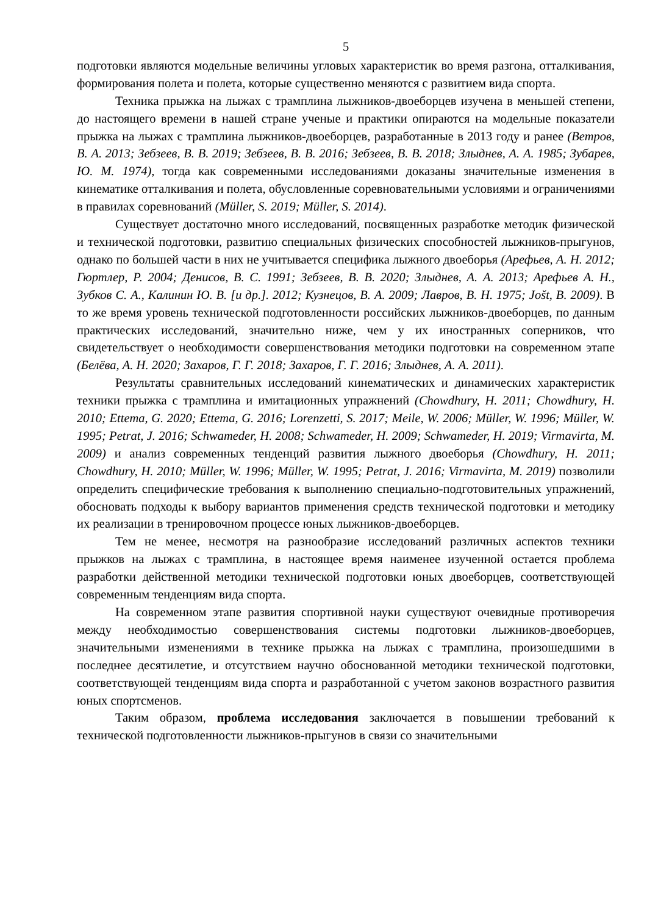5
подготовки являются модельные величины угловых характеристик во время разгона, отталкивания, формирования полета и полета, которые существенно меняются с развитием вида спорта.
Техника прыжка на лыжах с трамплина лыжников-двоеборцев изучена в меньшей степени, до настоящего времени в нашей стране ученые и практики опираются на модельные показатели прыжка на лыжах с трамплина лыжников-двоеборцев, разработанные в 2013 году и ранее (Ветров, В. А. 2013; Зебзеев, В. В. 2019; Зебзеев, В. В. 2016; Зебзеев, В. В. 2018; Злыднев, А. А. 1985; Зубарев, Ю. М. 1974), тогда как современными исследованиями доказаны значительные изменения в кинематике отталкивания и полета, обусловленные соревновательными условиями и ограничениями в правилах соревнований (Müller, S. 2019; Müller, S. 2014).
Существует достаточно много исследований, посвященных разработке методик физической и технической подготовки, развитию специальных физических способностей лыжников-прыгунов, однако по большей части в них не учитывается специфика лыжного двоеборья (Арефьев, А. Н. 2012; Гюртлер, Р. 2004; Денисов, В. С. 1991; Зебзеев, В. В. 2020; Злыднев, А. А. 2013; Арефьев А. Н., Зубков С. А., Калинин Ю. В. [и др.]. 2012; Кузнецов, В. А. 2009; Лавров, В. Н. 1975; Jošt, B. 2009). В то же время уровень технической подготовленности российских лыжников-двоеборцев, по данным практических исследований, значительно ниже, чем у их иностранных соперников, что свидетельствует о необходимости совершенствования методики подготовки на современном этапе (Белёва, А. Н. 2020; Захаров, Г. Г. 2018; Захаров, Г. Г. 2016; Злыднев, А. А. 2011).
Результаты сравнительных исследований кинематических и динамических характеристик техники прыжка с трамплина и имитационных упражнений (Chowdhury, H. 2011; Chowdhury, H. 2010; Ettema, G. 2020; Ettema, G. 2016; Lorenzetti, S. 2017; Meile, W. 2006; Müller, W. 1996; Müller, W. 1995; Petrat, J. 2016; Schwameder, H. 2008; Schwameder, H. 2009; Schwameder, H. 2019; Virmavirta, M. 2009) и анализ современных тенденций развития лыжного двоеборья (Chowdhury, H. 2011; Chowdhury, H. 2010; Müller, W. 1996; Müller, W. 1995; Petrat, J. 2016; Virmavirta, M. 2019) позволили определить специфические требования к выполнению специально-подготовительных упражнений, обосновать подходы к выбору вариантов применения средств технической подготовки и методику их реализации в тренировочном процессе юных лыжников-двоеборцев.
Тем не менее, несмотря на разнообразие исследований различных аспектов техники прыжков на лыжах с трамплина, в настоящее время наименее изученной остается проблема разработки действенной методики технической подготовки юных двоеборцев, соответствующей современным тенденциям вида спорта.
На современном этапе развития спортивной науки существуют очевидные противоречия между необходимостью совершенствования системы подготовки лыжников-двоеборцев, значительными изменениями в технике прыжка на лыжах с трамплина, произошедшими в последнее десятилетие, и отсутствием научно обоснованной методики технической подготовки, соответствующей тенденциям вида спорта и разработанной с учетом законов возрастного развития юных спортсменов.
Таким образом, проблема исследования заключается в повышении требований к технической подготовленности лыжников-прыгунов в связи со значительными